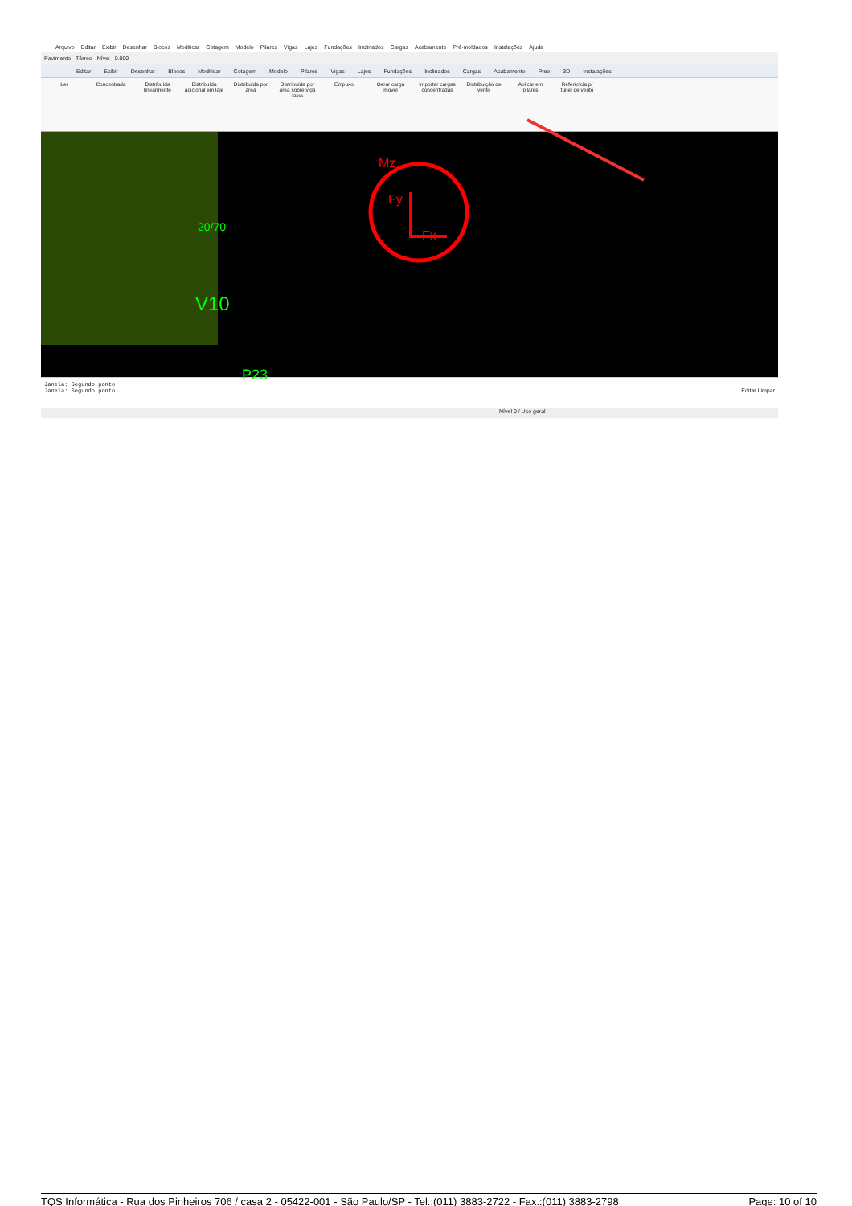Arquivo Editar Exibir Desenhar Blocos Modificar Cotagem Modelo Pilares Vigas Lajes Fundações Inclinados Cargas Acabamento Pré-moldados Instalações Ajuda
Pavimento Térreo Nível 0.000
Editar Exibir Desenhar Blocos Modificar Cotagem Modelo Pilares Vigas Lajes Fundações Inclinados Cargas Acabamento Preo 3D Instalações
Ler Concentrada Distribuída linearmente
Distribuída adicional em laje
Distribuída por área
Distribuída por área sobre viga faixa
Empuxo Gerar carga móvel
Importar cargas concentradas
Distribuição de vento
Aplicar em pilares
Referência p/ túnel de vento
20/70
V10
Mz
Fy
Fx
P23
Janela: Segundo ponto
Janela: Segundo ponto Editar Limpar
Nível 0 / Uso geral
TQS Informática - Rua dos Pinheiros 706 / casa 2 - 05422-001 - São Paulo/SP - Tel.:(011) 3883-2722 - Fax.:(011) 3883-2798 Page: 10 of 10